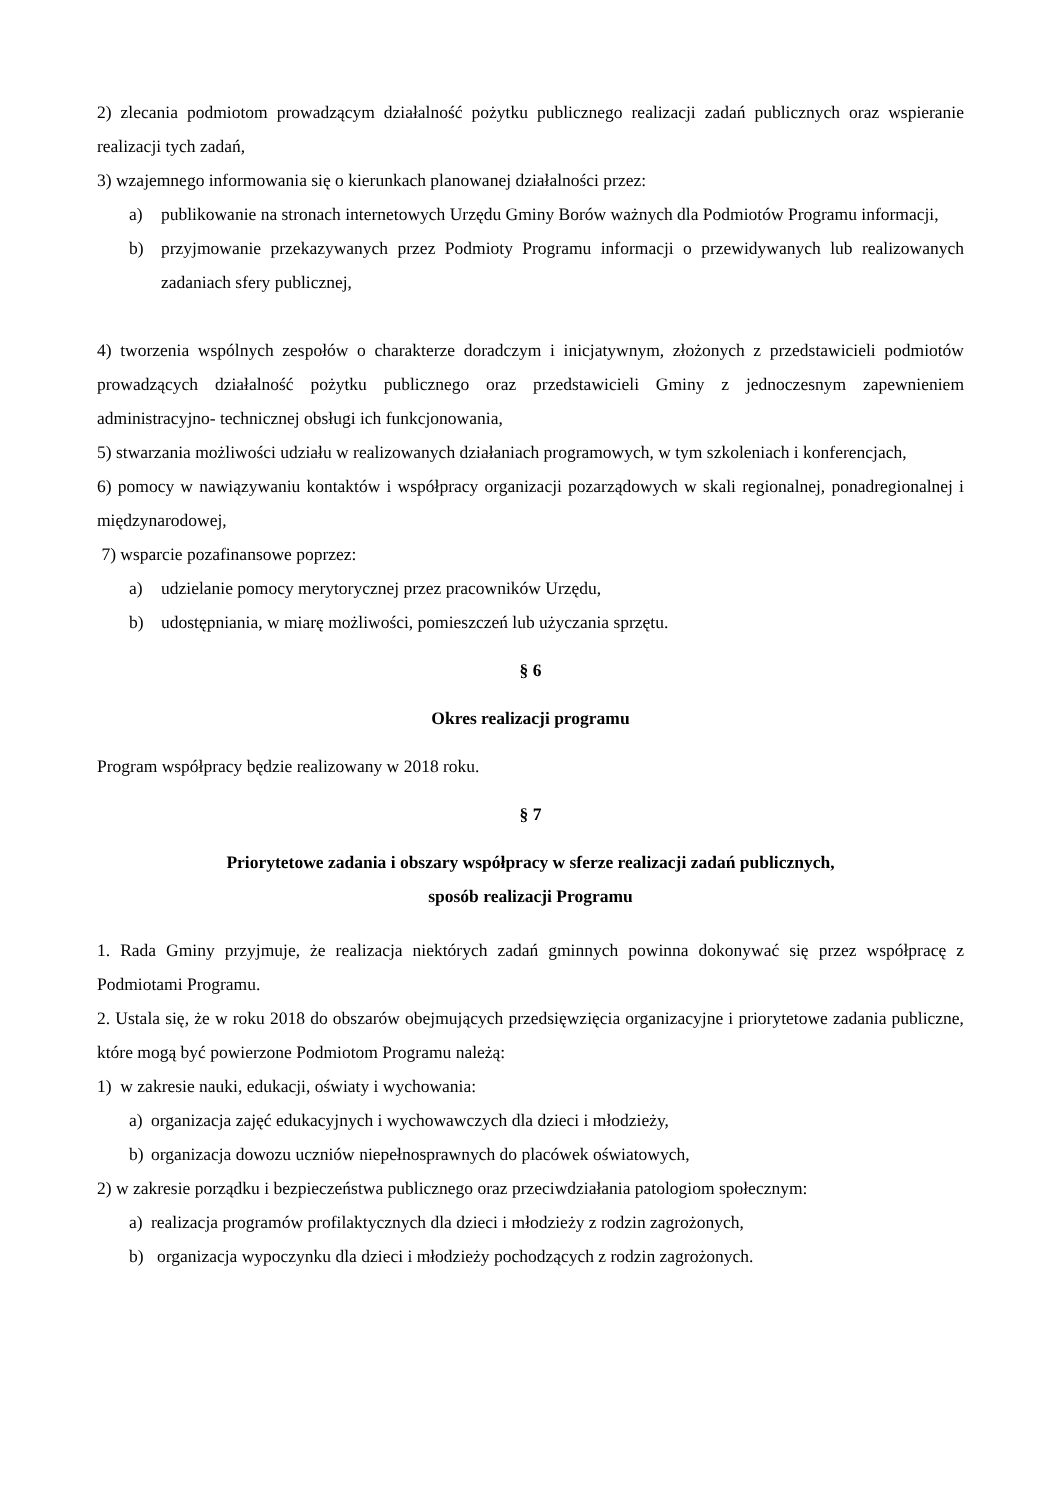2) zlecania podmiotom prowadzącym działalność pożytku publicznego realizacji zadań publicznych oraz wspieranie realizacji tych zadań,
3) wzajemnego informowania się o kierunkach planowanej działalności przez:
a) publikowanie na stronach internetowych Urzędu Gminy Borów ważnych dla Podmiotów Programu informacji,
b) przyjmowanie przekazywanych przez Podmioty Programu informacji o przewidywanych lub realizowanych zadaniach sfery publicznej,
4) tworzenia wspólnych zespołów o charakterze doradczym i inicjatywnym, złożonych z przedstawicieli podmiotów prowadzących działalność pożytku publicznego oraz przedstawicieli Gminy z jednoczesnym zapewnieniem administracyjno- technicznej obsługi ich funkcjonowania,
5) stwarzania możliwości udziału w realizowanych działaniach programowych, w tym szkoleniach i konferencjach,
6) pomocy w nawiązywaniu kontaktów i współpracy organizacji pozarządowych w skali regionalnej, ponadregionalnej i międzynarodowej,
7) wsparcie pozafinansowe poprzez:
a) udzielanie pomocy merytorycznej przez pracowników Urzędu,
b) udostępniania, w miarę możliwości, pomieszczeń lub użyczania sprzętu.
§ 6
Okres realizacji programu
Program współpracy będzie realizowany w 2018 roku.
§ 7
Priorytetowe zadania i obszary współpracy w sferze realizacji zadań publicznych,
sposób realizacji Programu
1. Rada Gminy przyjmuje, że realizacja niektórych zadań gminnych powinna dokonywać się przez współpracę z Podmiotami Programu.
2. Ustala się, że w roku 2018 do obszarów obejmujących przedsięwzięcia organizacyjne i priorytetowe zadania publiczne, które mogą być powierzone Podmiotom Programu należą:
1) w zakresie nauki, edukacji, oświaty i wychowania:
a) organizacja zajęć edukacyjnych i wychowawczych dla dzieci i młodzieży,
b) organizacja dowozu uczniów niepełnosprawnych do placówek oświatowych,
2) w zakresie porządku i bezpieczeństwa publicznego oraz przeciwdziałania patologiom społecznym:
a) realizacja programów profilaktycznych dla dzieci i młodzieży z rodzin zagrożonych,
b) organizacja wypoczynku dla dzieci i młodzieży pochodzących z rodzin zagrożonych.